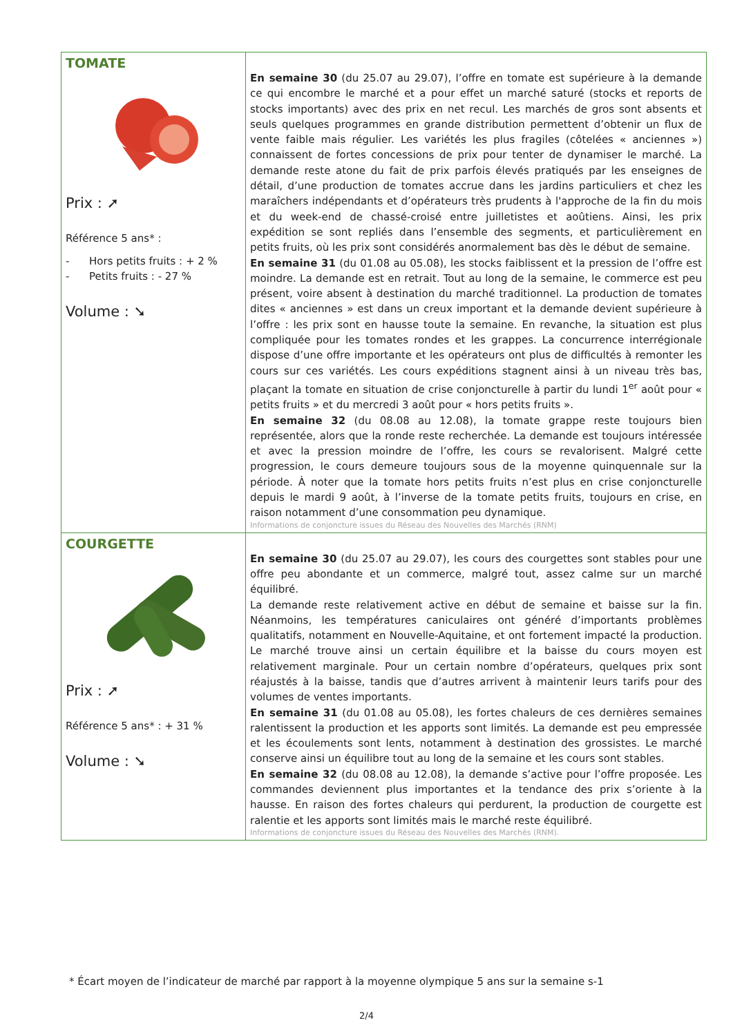| TOMATE Prix : ➚ Référence 5 ans* : - Hors petits fruits : + 2 % - Petits fruits : - 27 % Volume : ➘ | En semaine 30 (du 25.07 au 29.07), l’offre en tomate est supérieure à la demande ce qui encombre le marché et a pour effet un marché saturé (stocks et reports de stocks importants) avec des prix en net recul. Les marchés de gros sont absents et seuls quelques programmes en grande distribution permettent d’obtenir un flux de vente faible mais régulier. Les variétés les plus fragiles (côtelées « anciennes ») connaissent de fortes concessions de prix pour tenter de dynamiser le marché. La demande reste atone du fait de prix parfois élevés pratiqués par les enseignes de détail, d’une production de tomates accrue dans les jardins particuliers et chez les maraîchers indépendants et d’opérateurs très prudents à l'approche de la fin du mois et du week-end de chassé-croisé entre juilletistes et aoûtiens. Ainsi, les prix expédition se sont repliés dans l’ensemble des segments, et particulièrement en petits fruits, où les prix sont considérés anormalement bas dès le début de semaine. En semaine 31 (du 01.08 au 05.08), les stocks faiblissent et la pression de l’offre est moindre. La demande est en retrait. Tout au long de la semaine, le commerce est peu présent, voire absent à destination du marché traditionnel. La production de tomates dites « anciennes » est dans un creux important et la demande devient supérieure à l’offre : les prix sont en hausse toute la semaine. En revanche, la situation est plus compliquée pour les tomates rondes et les grappes. La concurrence interrégionale dispose d’une offre importante et les opérateurs ont plus de difficultés à remonter les cours sur ces variétés. Les cours expéditions stagnent ainsi à un niveau très bas, plaçant la tomate en situation de crise conjoncturelle à partir du lundi 1<sup>er</sup> août pour « petits fruits » et du mercredi 3 août pour « hors petits fruits ». En semaine 32 (du 08.08 au 12.08), la tomate grappe reste toujours bien représentée, alors que la ronde reste recherchée. La demande est toujours intéressée et avec la pression moindre de l’offre, les cours se revalorisent. Malgré cette progression, le cours demeure toujours sous de la moyenne quinquennale sur la période. À noter que la tomate hors petits fruits n’est plus en crise conjoncturelle depuis le mardi 9 août, à l’inverse de la tomate petits fruits, toujours en crise, en raison notamment d’une consommation peu dynamique. Informations de conjoncture issues du Réseau des Nouvelles des Marchés (RNM) |
| COURGETTE Prix : ➚ Référence 5 ans* : + 31 % Volume : ➘ | En semaine 30 (du 25.07 au 29.07), les cours des courgettes sont stables pour une offre peu abondante et un commerce, malgré tout, assez calme sur un marché équilibré. La demande reste relativement active en début de semaine et baisse sur la fin. Néanmoins, les températures caniculaires ont généré d’importants problèmes qualitatifs, notamment en Nouvelle-Aquitaine, et ont fortement impacté la production. Le marché trouve ainsi un certain équilibre et la baisse du cours moyen est relativement marginale. Pour un certain nombre d’opérateurs, quelques prix sont réajustés à la baisse, tandis que d’autres arrivent à maintenir leurs tarifs pour des volumes de ventes importants. En semaine 31 (du 01.08 au 05.08), les fortes chaleurs de ces dernières semaines ralentissent la production et les apports sont limités. La demande est peu empressée et les écoulements sont lents, notamment à destination des grossistes. Le marché conserve ainsi un équilibre tout au long de la semaine et les cours sont stables. En semaine 32 (du 08.08 au 12.08), la demande s’active pour l’offre proposée. Les commandes deviennent plus importantes et la tendance des prix s’oriente à la hausse. En raison des fortes chaleurs qui perdurent, la production de courgette est ralentie et les apports sont limités mais le marché reste équilibré. Informations de conjoncture issues du Réseau des Nouvelles des Marchés (RNM). |
* Écart moyen de l’indicateur de marché par rapport à la moyenne olympique 5 ans sur la semaine s-1
2/4